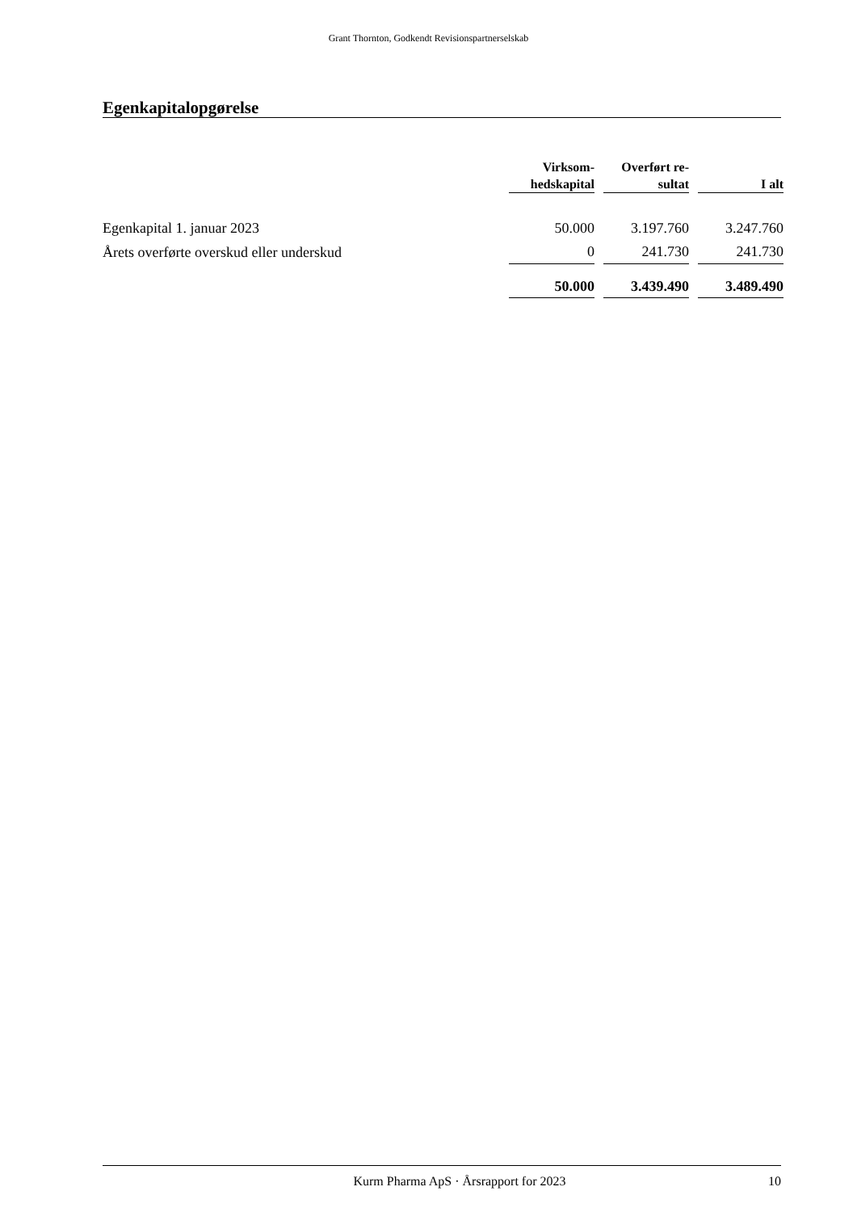Grant Thornton, Godkendt Revisionspartnerselskab
Egenkapitalopgørelse
| | Virksom- hedskapital | | Overført re- sultat | | I alt |
| --- | --- | --- | --- | --- | --- |
| Egenkapital 1. januar 2023 | 50.000 | | 3.197.760 | | 3.247.760 |
| Årets overførte overskud eller underskud | 0 | | 241.730 | | 241.730 |
| | 50.000 | | 3.439.490 | | 3.489.490 |
Kurm Pharma ApS · Årsrapport for 2023 10